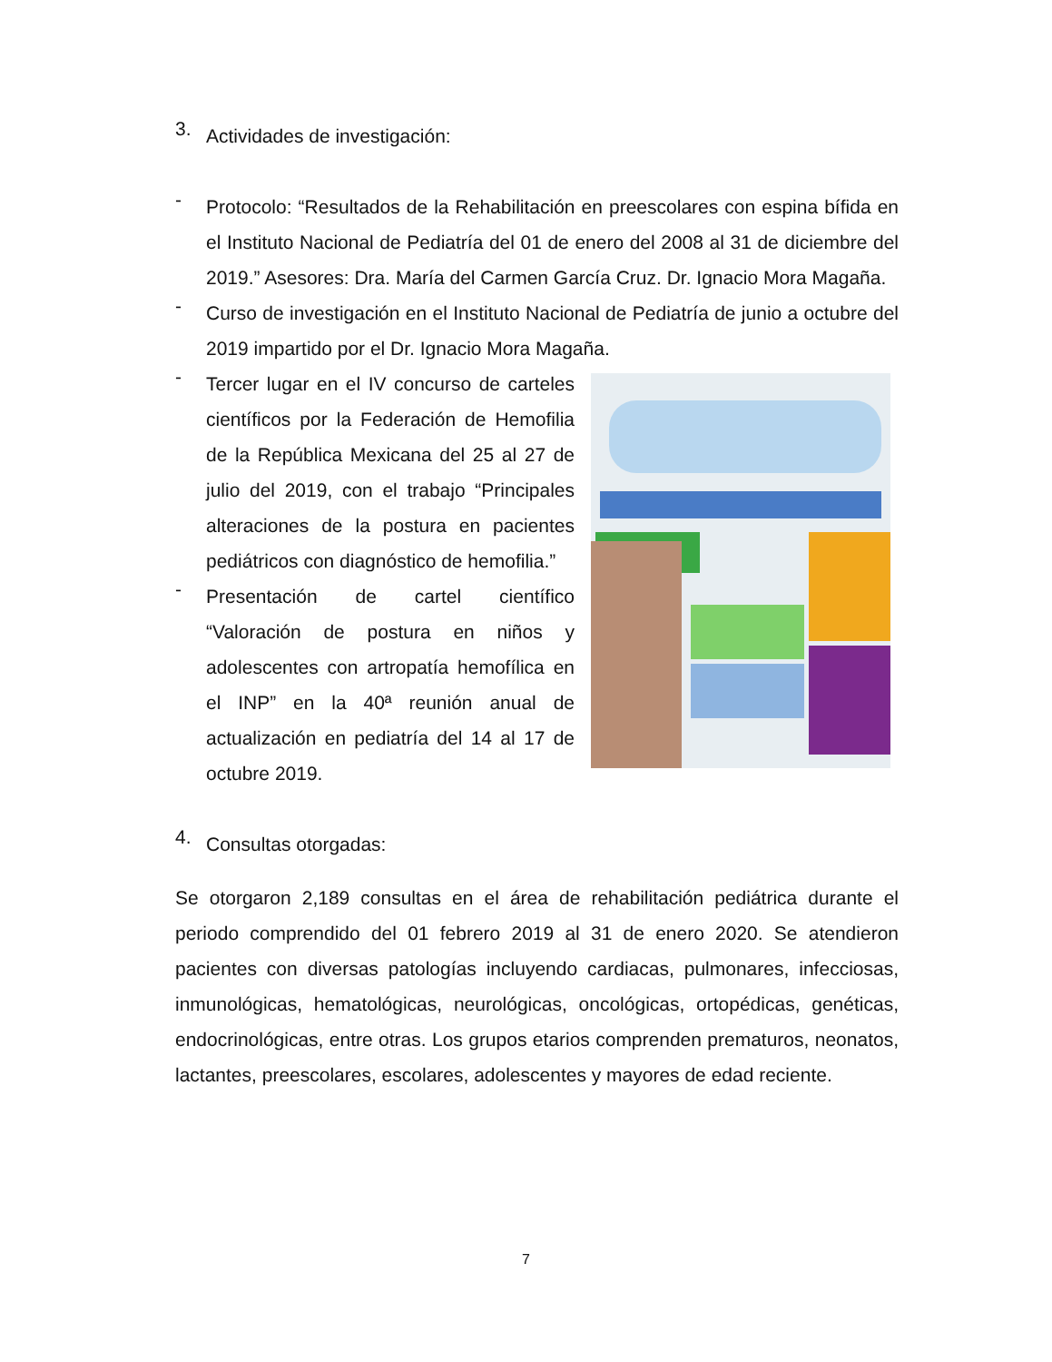3.
Actividades de investigación:
-
Protocolo: “Resultados de la Rehabilitación en preescolares con espina bífida en el Instituto Nacional de Pediatría del 01 de enero del 2008 al 31 de diciembre del 2019.” Asesores: Dra. María del Carmen García Cruz. Dr. Ignacio Mora Magaña.
-
Curso de investigación en el Instituto Nacional de Pediatría de junio a octubre del 2019 impartido por el Dr. Ignacio Mora Magaña.
-
Tercer lugar en el IV concurso de carteles científicos por la Federación de Hemofilia de la República Mexicana del 25 al 27 de julio del 2019, con el trabajo “Principales alteraciones de la postura en pacientes pediátricos con diagnóstico de hemofilia.”
-
Presentación de cartel científico “Valoración de postura en niños y adolescentes con artropatía hemofílica en el INP” en la 40ª reunión anual de actualización en pediatría del 14 al 17 de octubre 2019.
4.
Consultas otorgadas:
Se otorgaron 2,189 consultas en el área de rehabilitación pediátrica durante el periodo comprendido del 01 febrero 2019 al 31 de enero 2020. Se atendieron pacientes con diversas patologías incluyendo cardiacas, pulmonares, infecciosas, inmunológicas, hematológicas, neurológicas, oncológicas, ortopédicas, genéticas, endocrinológicas, entre otras. Los grupos etarios comprenden prematuros, neonatos, lactantes, preescolares, escolares, adolescentes y mayores de edad reciente.
7